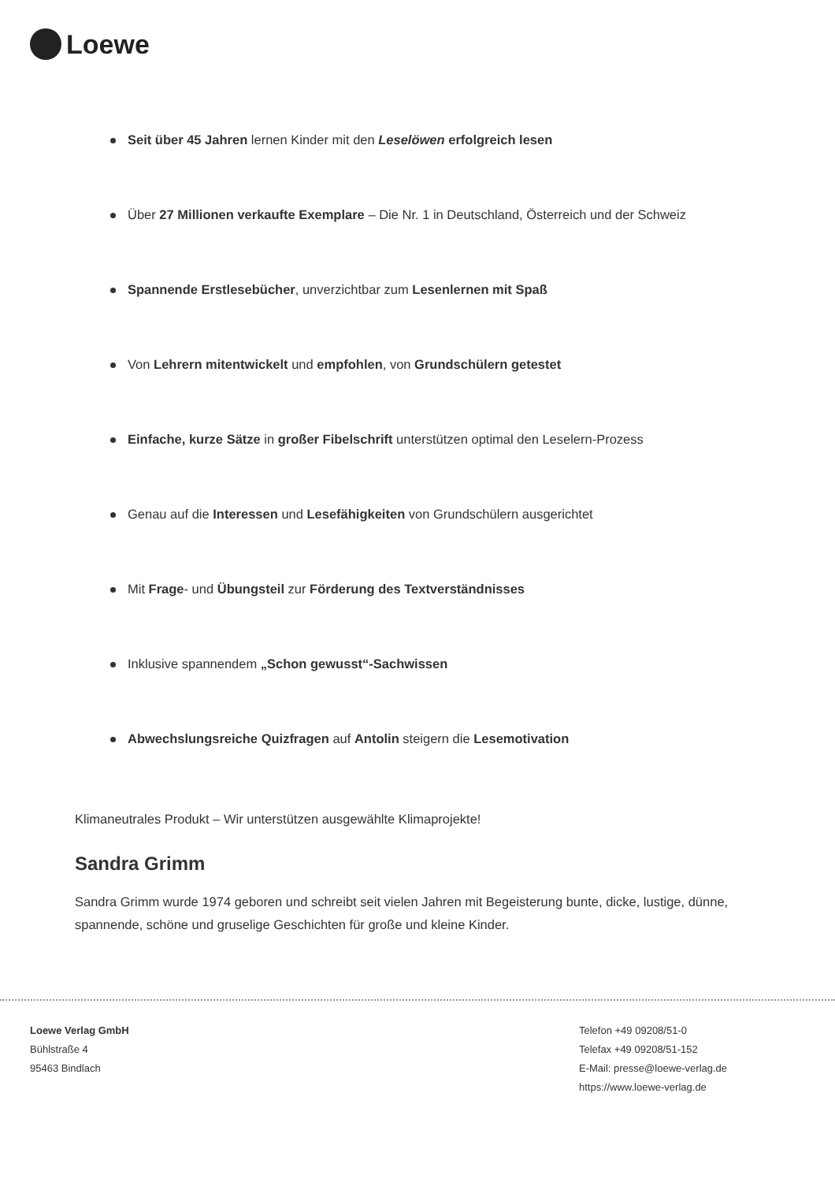Loewe
Seit über 45 Jahren lernen Kinder mit den Leselöwen erfolgreich lesen
Über 27 Millionen verkaufte Exemplare – Die Nr. 1 in Deutschland, Österreich und der Schweiz
Spannende Erstlesebücher, unverzichtbar zum Lesenlernen mit Spaß
Von Lehrern mitentwickelt und empfohlen, von Grundschülern getestet
Einfache, kurze Sätze in großer Fibelschrift unterstützen optimal den Leselern-Prozess
Genau auf die Interessen und Lesefähigkeiten von Grundschülern ausgerichtet
Mit Frage- und Übungsteil zur Förderung des Textverständnisses
Inklusive spannendem „Schon gewusst“-Sachwissen
Abwechslungsreiche Quizfragen auf Antolin steigern die Lesemotivation
Klimaneutrales Produkt – Wir unterstützen ausgewählte Klimaprojekte!
Sandra Grimm
Sandra Grimm wurde 1974 geboren und schreibt seit vielen Jahren mit Begeisterung bunte, dicke, lustige, dünne, spannende, schöne und gruselige Geschichten für große und kleine Kinder.
Loewe Verlag GmbH
Bühlstraße 4
95463 Bindlach
Telefon +49 09208/51-0
Telefax +49 09208/51-152
E-Mail: presse@loewe-verlag.de
https://www.loewe-verlag.de